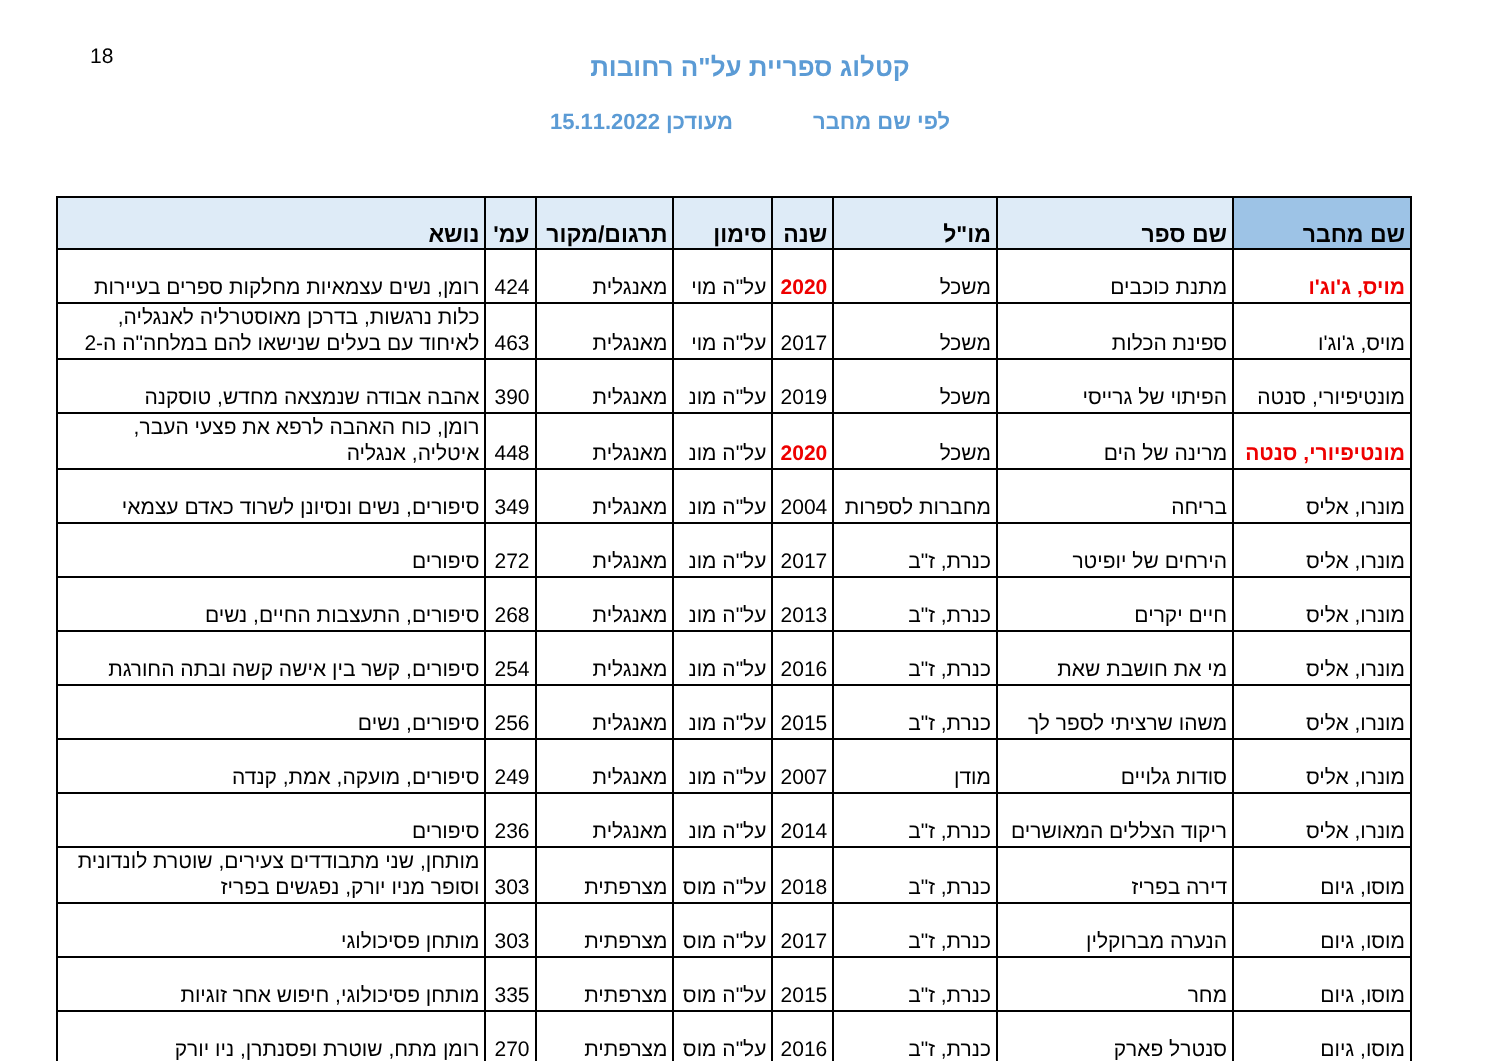18
קטלוג ספריית על"ה רחובות
לפי שם מחבר מעודכן 15.11.2022
| שם מחבר | שם ספר | מו"ל | שנה | סימון | תרגום/מקור | עמ' | נושא |
| --- | --- | --- | --- | --- | --- | --- | --- |
| מויס, ג'וג'ו | מתנת כוכבים | משכל | 2020 | על"ה מוי | מאנגלית | 424 | רומן, נשים עצמאיות מחלקות ספרים בעיירות |
| מויס, ג'וג'ו | ספינת הכלות | משכל | 2017 | על"ה מוי | מאנגלית | 463 | כלות נרגשות, בדרכן מאוסטרליה לאנגליה, לאיחוד עם בעלים שנישאו להם במלחה"ה ה-2 |
| מונטיפיורי, סנטה | הפיתוי של גרייסי | משכל | 2019 | על"ה מונ | מאנגלית | 390 | אהבה אבודה שנמצאה מחדש, טוסקנה |
| מונטיפיורי, סנטה | מרינה של הים | משכל | 2020 | על"ה מונ | מאנגלית | 448 | רומן, כוח האהבה לרפא את פצעי העבר, איטליה, אנגליה |
| מונרו, אליס | בריחה | מחברות לספרות | 2004 | על"ה מונ | מאנגלית | 349 | סיפורים, נשים ונסיונן לשרוד כאדם עצמאי |
| מונרו, אליס | הירחים של יופיטר | כנרת, ז"ב | 2017 | על"ה מונ | מאנגלית | 272 | סיפורים |
| מונרו, אליס | חיים יקרים | כנרת, ז"ב | 2013 | על"ה מונ | מאנגלית | 268 | סיפורים, התעצבות החיים, נשים |
| מונרו, אליס | מי את חושבת שאת | כנרת, ז"ב | 2016 | על"ה מונ | מאנגלית | 254 | סיפורים, קשר בין אישה קשה ובתה החורגת |
| מונרו, אליס | משהו שרציתי לספר לך | כנרת, ז"ב | 2015 | על"ה מונ | מאנגלית | 256 | סיפורים, נשים |
| מונרו, אליס | סודות גלויים | מודן | 2007 | על"ה מונ | מאנגלית | 249 | סיפורים, מועקה, אמת, קנדה |
| מונרו, אליס | ריקוד הצללים המאושרים | כנרת, ז"ב | 2014 | על"ה מונ | מאנגלית | 236 | סיפורים |
| מוסו, גיום | דירה בפריז | כנרת, ז"ב | 2018 | על"ה מוס | מצרפתית | 303 | מותחן, שני מתבודדים צעירים, שוטרת לונדונית וסופר מניו יורק, נפגשים בפריז |
| מוסו, גיום | הנערה מברוקלין | כנרת, ז"ב | 2017 | על"ה מוס | מצרפתית | 303 | מותחן פסיכולוגי |
| מוסו, גיום | מחר | כנרת, ז"ב | 2015 | על"ה מוס | מצרפתית | 335 | מותחן פסיכולוגי, חיפוש אחר זוגיות |
| מוסו, גיום | סנטרל פארק | כנרת, ז"ב | 2016 | על"ה מוס | מצרפתית | 270 | רומן מתח, שוטרת ופסנתרן, ניו יורק |